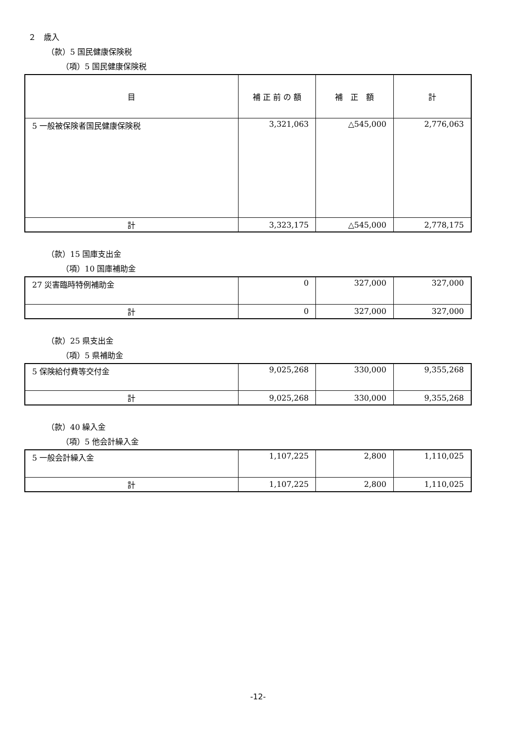２　歳入
（款）5 国民健康保険税
（項）5 国民健康保険税
| 目 | 補 正 前 の 額 | 補 正 額 | 計 |
| --- | --- | --- | --- |
| 5 一般被保険者国民健康保険税 | 3,321,063 | △545,000 | 2,776,063 |
| 計 | 3,323,175 | △545,000 | 2,778,175 |
（款）15 国庫支出金
（項）10 国庫補助金
| 27 災害臨時特例補助金 | 0 | 327,000 | 327,000 |
| 計 | 0 | 327,000 | 327,000 |
（款）25 県支出金
（項）5 県補助金
| 5 保険給付費等交付金 | 9,025,268 | 330,000 | 9,355,268 |
| 計 | 9,025,268 | 330,000 | 9,355,268 |
（款）40 繰入金
（項）5 他会計繰入金
| 5 一般会計繰入金 | 1,107,225 | 2,800 | 1,110,025 |
| 計 | 1,107,225 | 2,800 | 1,110,025 |
-12-